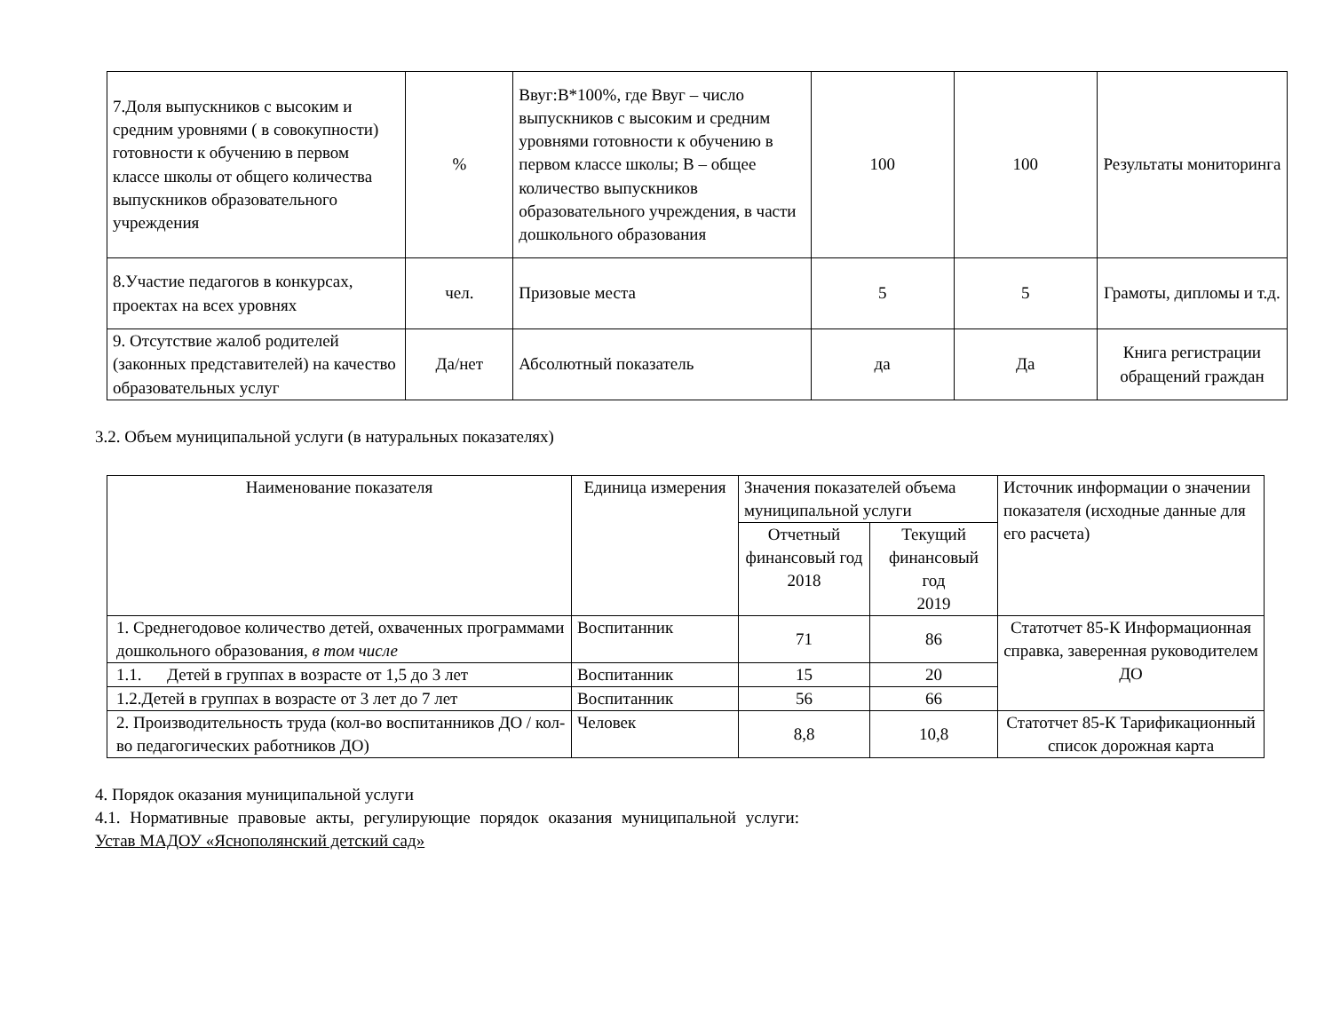| 7.Доля выпускников с высоким и средним уровнями ( в совокупности) готовности к обучению в первом классе школы от общего количества выпускников образовательного учреждения | % | Ввуг:В*100%, где Ввуг – число выпускников с высоким и средним уровнями готовности к обучению в первом классе школы; В – общее количество выпускников образовательного учреждения, в части дошкольного образования | 100 | 100 | Результаты мониторинга |
| 8.Участие педагогов в конкурсах, проектах на всех уровнях | чел. | Призовые места | 5 | 5 | Грамоты, дипломы и т.д. |
| 9. Отсутствие жалоб родителей (законных представителей) на качество образовательных услуг | Да/нет | Абсолютный показатель | да | Да | Книга регистрации обращений граждан |
3.2. Объем муниципальной услуги (в натуральных показателях)
| Наименование показателя | Единица измерения | Значения показателей объема муниципальной услуги | | Источник информации о значении показателя (исходные данные для его расчета) |
| --- | --- | --- | --- | --- |
| | | Отчетный финансовый год 2018 | Текущий финансовый год 2019 | |
| 1. Среднегодовое количество детей, охваченных программами дошкольного образования, в том числе | Воспитанник | 71 | 86 | Статотчет 85-К Информационная справка, заверенная руководителем ДО |
| 1.1. Детей в группах в возрасте от 1,5 до 3 лет | Воспитанник | 15 | 20 | |
| 1.2.Детей в группах в возрасте от 3 лет до 7 лет | Воспитанник | 56 | 66 | |
| 2. Производительность труда (кол-во воспитанников ДО / кол-во педагогических работников ДО) | Человек | 8,8 | 10,8 | Статотчет 85-К Тарификационный список дорожная карта |
4. Порядок оказания муниципальной услуги
4.1. Нормативные правовые акты, регулирующие порядок оказания муниципальной услуги:
Устав МАДОУ «Яснополянский детский сад»